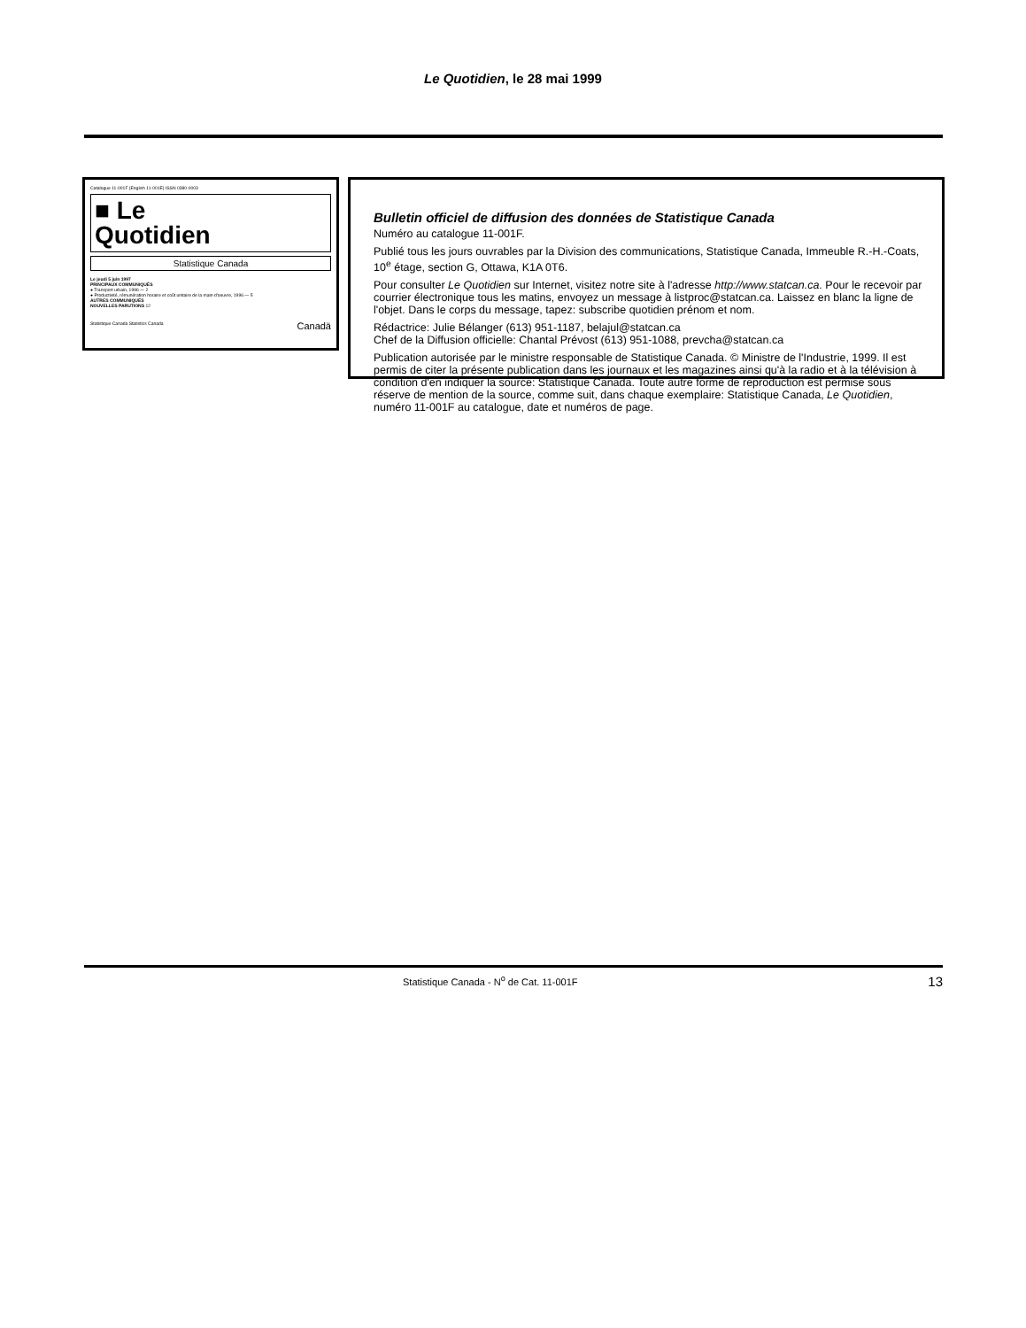Le Quotidien, le 28 mai 1999
Catalogue 11-001F (English 11-001E) ISSN 0380-0003
■ Le
Quotidien
Statistique Canada
Le jeudi 5 juin 1997
PRINCIPAUX COMMUNIQUÉS
● Transport urbain, 1996 — 2
● Productivité, rémunération horaire et coût unitaire de la main-d'oeuvre, 1996 — 5
AUTRES COMMUNIQUÉS
NOUVELLES PARUTIONS 12
Statistique Canada Statistics Canada Canadä
Bulletin officiel de diffusion des données de Statistique Canada
Numéro au catalogue 11-001F.
Publié tous les jours ouvrables par la Division des communications, Statistique Canada, Immeuble R.-H.-Coats, 10<sup>e</sup> étage, section G, Ottawa, K1A 0T6.
Pour consulter Le Quotidien sur Internet, visitez notre site à l'adresse http://www.statcan.ca. Pour le recevoir par courrier électronique tous les matins, envoyez un message à listproc@statcan.ca. Laissez en blanc la ligne de l'objet. Dans le corps du message, tapez: subscribe quotidien prénom et nom.
Rédactrice: Julie Bélanger (613) 951-1187, belajul@statcan.ca
Chef de la Diffusion officielle: Chantal Prévost (613) 951-1088, prevcha@statcan.ca
Publication autorisée par le ministre responsable de Statistique Canada. © Ministre de l'Industrie, 1999. Il est permis de citer la présente publication dans les journaux et les magazines ainsi qu'à la radio et à la télévision à condition d'en indiquer la source: Statistique Canada. Toute autre forme de reproduction est permise sous réserve de mention de la source, comme suit, dans chaque exemplaire: Statistique Canada, Le Quotidien, numéro 11-001F au catalogue, date et numéros de page.
Statistique Canada - N<sup>o</sup> de Cat. 11-001F 13